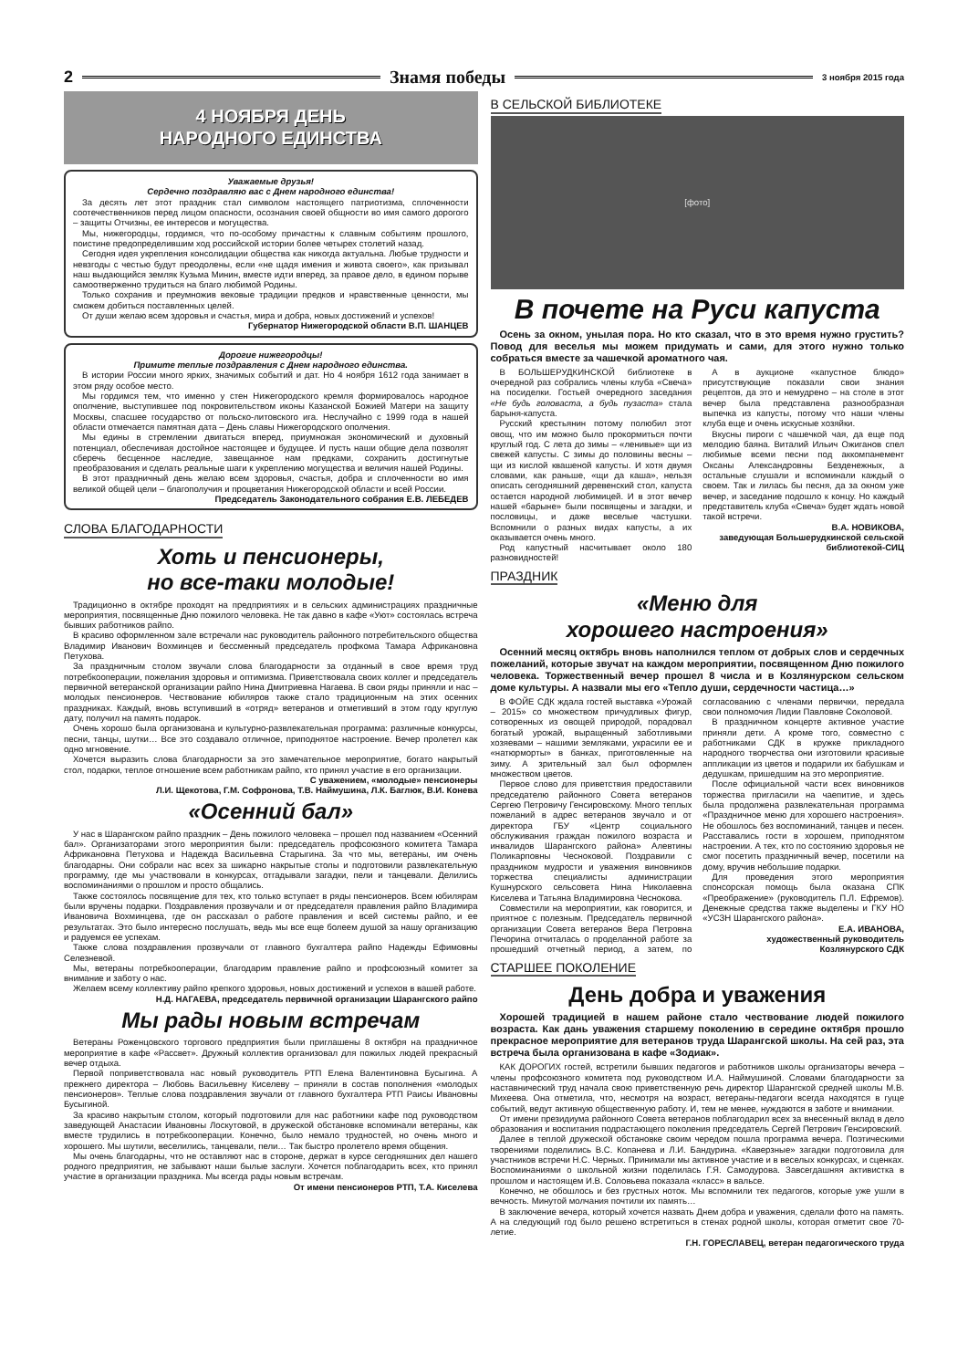2 Знамя победы 3 ноября 2015 года
4 НОЯБРЯ ДЕНЬ
НАРОДНОГО ЕДИНСТВА
Уважаемые друзья!
Сердечно поздравляю вас с Днем народного единства!
За десять лет этот праздник стал символом настоящего патриотизма, сплоченности соотечественников перед лицом опасности, осознания своей общности во имя самого дорогого – защиты Отчизны, ее интересов и могущества.
Мы, нижегородцы, гордимся, что по-особому причастны к славным событиям прошлого, поистине предопределившим ход российской истории более четырех столетий назад.
Сегодня идея укрепления консолидации общества как никогда актуальна. Любые трудности и невзгоды с честью будут преодолены, если «не щадя имения и живота своего», как призывал наш выдающийся земляк Кузьма Минин, вместе идти вперед, за правое дело, в едином порыве самоотверженно трудиться на благо любимой Родины.
Только сохранив и преумножив вековые традиции предков и нравственные ценности, мы сможем добиться поставленных целей.
От души желаю всем здоровья и счастья, мира и добра, новых достижений и успехов!
Губернатор Нижегородской области В.П. ШАНЦЕВ
Дорогие нижегородцы!
Примите теплые поздравления с Днем народного единства.
В истории России много ярких, значимых событий и дат. Но 4 ноября 1612 года занимает в этом ряду особое место.
Мы гордимся тем, что именно у стен Нижегородского кремля формировалось народное ополчение, выступившее под покровительством иконы Казанской Божией Матери на защиту Москвы, спасшее государство от польско-литовского ига. Неслучайно с 1999 года в нашей области отмечается памятная дата – День славы Нижегородского ополчения.
Мы едины в стремлении двигаться вперед, приумножая экономический и духовный потенциал, обеспечивая достойное настоящее и будущее. И пусть наши общие дела позволят сберечь бесценное наследие, завещанное нам предками, сохранить достигнутые преобразования и сделать реальные шаги к укреплению могущества и величия нашей Родины.
В этот праздничный день желаю всем здоровья, счастья, добра и сплоченности во имя великой общей цели – благополучия и процветания Нижегородской области и всей России.
Председатель Законодательного собрания Е.В. ЛЕБЕДЕВ
СЛОВА БЛАГОДАРНОСТИ
Хоть и пенсионеры,
но все-таки молодые!
Традиционно в октябре проходят на предприятиях и в сельских администрациях праздничные мероприятия, посвященные Дню пожилого человека. Не так давно в кафе «Уют» состоялась встреча бывших работников райпо.
В красиво оформленном зале встречали нас руководитель районного потребительского общества Владимир Иванович Вохминцев и бессменный председатель профкома Тамара Африкановна Петухова.
За праздничным столом звучали слова благодарности за отданный в свое время труд потребкооперации, пожелания здоровья и оптимизма. Приветствовала своих коллег и председатель первичной ветеранской организации райпо Нина Дмитриевна Нагаева. В свои ряды приняли и нас – молодых пенсионеров. Чествование юбиляров также стало традиционным на этих осенних праздниках. Каждый, вновь вступивший в «отряд» ветеранов и отметивший в этом году круглую дату, получил на память подарок.
Очень хорошо была организована и культурно-развлекательная программа: различные конкурсы, песни, танцы, шутки… Все это создавало отличное, приподнятое настроение. Вечер пролетел как одно мгновение.
Хочется выразить слова благодарности за это замечательное мероприятие, богато накрытый стол, подарки, теплое отношение всем работникам райпо, кто принял участие в его организации.
С уважением, «молодые» пенсионеры
Л.И. Щекотова, Г.М. Софронова, Т.В. Наймушина, Л.К. Баглюк, В.И. Конева
«Осенний бал»
У нас в Шарангском райпо праздник – День пожилого человека – прошел под названием «Осенний бал». Организаторами этого мероприятия были: председатель профсоюзного комитета Тамара Африкановна Петухова и Надежда Васильевна Старыгина. За что мы, ветераны, им очень благодарны. Они собрали нас всех за шикарно накрытые столы и подготовили развлекательную программу, где мы участвовали в конкурсах, отгадывали загадки, пели и танцевали. Делились воспоминаниями о прошлом и просто общались.
Также состоялось посвящение для тех, кто только вступает в ряды пенсионеров. Всем юбилярам были вручены подарки. Поздравления прозвучали и от председателя правления райпо Владимира Ивановича Вохминцева, где он рассказал о работе правления и всей системы райпо, и ее результатах. Это было интересно послушать, ведь мы все еще болеем душой за нашу организацию и радуемся ее успехам.
Также слова поздравления прозвучали от главного бухгалтера райпо Надежды Ефимовны Селезневой.
Мы, ветераны потребкооперации, благодарим правление райпо и профсоюзный комитет за внимание и заботу о нас.
Желаем всему коллективу райпо крепкого здоровья, новых достижений и успехов в вашей работе.
Н.Д. НАГАЕВА, председатель первичной организации Шарангского райпо
Мы рады новым встречам
Ветераны Роженцовского торгового предприятия были приглашены 8 октября на праздничное мероприятие в кафе «Рассвет». Дружный коллектив организовал для пожилых людей прекрасный вечер отдыха.
Первой поприветствовала нас новый руководитель РТП Елена Валентиновна Бусыгина. А прежнего директора – Любовь Васильевну Киселеву – приняли в состав пополнения «молодых пенсионеров». Теплые слова поздравления звучали от главного бухгалтера РТП Раисы Ивановны Бусыгиной.
За красиво накрытым столом, который подготовили для нас работники кафе под руководством заведующей Анастасии Ивановны Лоскутовой, в дружеской обстановке вспоминали ветераны, как вместе трудились в потребкооперации. Конечно, было немало трудностей, но очень много и хорошего. Мы шутили, веселились, танцевали, пели… Так быстро пролетело время общения.
Мы очень благодарны, что не оставляют нас в стороне, держат в курсе сегодняшних дел нашего родного предприятия, не забывают наши былые заслуги. Хочется поблагодарить всех, кто принял участие в организации праздника. Мы всегда рады новым встречам.
От имени пенсионеров РТП, Т.А. Киселева
В СЕЛЬСКОЙ БИБЛИОТЕКЕ
[фото]
В почете на Руси капуста
Осень за окном, унылая пора. Но кто сказал, что в это время нужно грустить? Повод для веселья мы можем придумать и сами, для этого нужно только собраться вместе за чашечкой ароматного чая.
В БОЛЬШЕРУДКИНСКОЙ библиотеке в очередной раз собрались члены клуба «Свеча» на посиделки. Гостьей очередного заседания «Не будь головаста, а будь пузаста» стала барыня-капуста.
Русский крестьянин потому полюбил этот овощ, что им можно было прокормиться почти круглый год. С лета до зимы – «ленивые» щи из свежей капусты. С зимы до половины весны – щи из кислой квашеной капусты. И хотя двумя словами, как раньше, «щи да каша», нельзя описать сегодняшний деревенский стол, капуста остается народной любимицей. И в этот вечер нашей «барыне» были посвящены и загадки, и пословицы, и даже веселые частушки. Вспомнили о разных видах капусты, а их оказывается очень много.
Род капустный насчитывает около 180 разновидностей!
А в аукционе «капустное блюдо» присутствующие показали свои знания рецептов, да это и немудрено – на столе в этот вечер была представлена разнообразная выпечка из капусты, потому что наши члены клуба еще и очень искусные хозяйки.
Вкусны пироги с чашечкой чая, да еще под мелодию баяна. Виталий Ильич Ожиганов спел любимые всеми песни под аккомпанемент Оксаны Александровны Безденежных, а остальные слушали и вспоминали каждый о своем. Так и лилась бы песня, да за окном уже вечер, и заседание подошло к концу. Но каждый представитель клуба «Свеча» будет ждать новой такой встречи.
В.А. НОВИКОВА,
заведующая Большерудкинской сельской библиотекой-СИЦ
ПРАЗДНИК
«Меню для
хорошего настроения»
Осенний месяц октябрь вновь наполнился теплом от добрых слов и сердечных пожеланий, которые звучат на каждом мероприятии, посвященном Дню пожилого человека. Торжественный вечер прошел 8 числа и в Козлянурском сельском доме культуры. А назвали мы его «Тепло души, сердечности частица…»
В ФОЙЕ СДК ждала гостей выставка «Урожай – 2015» со множеством причудливых фигур, сотворенных из овощей природой, порадовал богатый урожай, выращенный заботливыми хозяевами – нашими земляками, украсили ее и «натюрморты» в банках, приготовленные на зиму. А зрительный зал был оформлен множеством цветов.
Первое слово для приветствия предоставили председателю районного Совета ветеранов Сергею Петровичу Генсировскому. Много теплых пожеланий в адрес ветеранов звучало и от директора ГБУ «Центр социального обслуживания граждан пожилого возраста и инвалидов Шарангского района» Алевтины Поликарповны Чесноковой. Поздравили с праздником мудрости и уважения виновников торжества специалисты администрации Кушнурского сельсовета Нина Николаевна Киселева и Татьяна Владимировна Чеснокова.
Совместили на мероприятии, как говорится, и приятное с полезным. Председатель первичной организации Совета ветеранов Вера Петровна Печорина отчиталась о проделанной работе за прошедший отчетный период, а затем, по согласованию с членами первички, передала свои полномочия Лидии Павловне Соколовой.
В праздничном концерте активное участие приняли дети. А кроме того, совместно с работниками СДК в кружке прикладного народного творчества они изготовили красивые аппликации из цветов и подарили их бабушкам и дедушкам, пришедшим на это мероприятие.
После официальной части всех виновников торжества пригласили на чаепитие, и здесь была продолжена развлекательная программа «Праздничное меню для хорошего настроения». Не обошлось без воспоминаний, танцев и песен. Расставались гости в хорошем, приподнятом настроении. А тех, кто по состоянию здоровья не смог посетить праздничный вечер, посетили на дому, вручив небольшие подарки.
Для проведения этого мероприятия спонсорская помощь была оказана СПК «Преображение» (руководитель П.Л. Ефремов). Денежные средства также выделены и ГКУ НО «УСЗН Шарангского района».
Е.А. ИВАНОВА,
художественный руководитель Козлянурского СДК
СТАРШЕЕ ПОКОЛЕНИЕ
День добра и уважения
Хорошей традицией в нашем районе стало чествование людей пожилого возраста. Как дань уважения старшему поколению в середине октября прошло прекрасное мероприятие для ветеранов труда Шарангской школы. На сей раз, эта встреча была организована в кафе «Зодиак».
КАК ДОРОГИХ гостей, встретили бывших педагогов и работников школы организаторы вечера – члены профсоюзного комитета под руководством И.А. Наймушиной. Словами благодарности за наставнический труд начала свою приветственную речь директор Шарангской средней школы М.В. Михеева. Она отметила, что, несмотря на возраст, ветераны-педагоги всегда находятся в гуще событий, ведут активную общественную работу. И, тем не менее, нуждаются в заботе и внимании.
От имени президиума районного Совета ветеранов поблагодарил всех за внесенный вклад в дело образования и воспитания подрастающего поколения председатель Сергей Петрович Генсировский.
Далее в теплой дружеской обстановке своим чередом пошла программа вечера. Поэтическими творениями поделились В.С. Копанева и Л.И. Бандурина. «Каверзные» загадки подготовила для участников встречи Н.С. Черных. Принимали мы активное участие и в веселых конкурсах, и сценках. Воспоминаниями о школьной жизни поделилась Г.Я. Самодурова. Завсегдашняя активистка в прошлом и настоящем И.В. Соловьева показала «класс» в вальсе.
Конечно, не обошлось и без грустных ноток. Мы вспомнили тех педагогов, которые уже ушли в вечность. Минутой молчания почтили их память…
В заключение вечера, который хочется назвать Днем добра и уважения, сделали фото на память. А на следующий год было решено встретиться в стенах родной школы, которая отметит свое 70-летие.
Г.Н. ГОРЕСЛАВЕЦ, ветеран педагогического труда